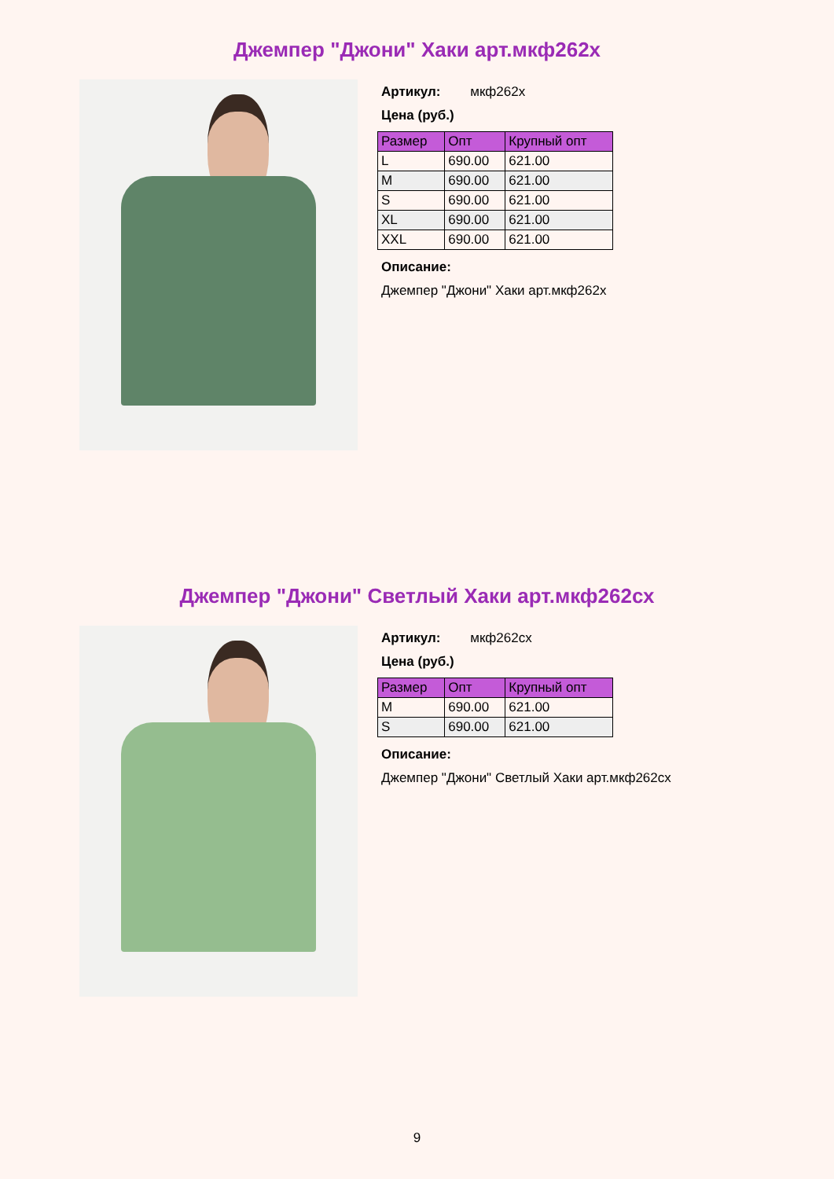Джемпер "Джони" Хаки арт.мкф262х
Артикул: мкф262х
Цена (руб.)
| Размер | Опт | Крупный опт |
| --- | --- | --- |
| L | 690.00 | 621.00 |
| M | 690.00 | 621.00 |
| S | 690.00 | 621.00 |
| XL | 690.00 | 621.00 |
| XXL | 690.00 | 621.00 |
Описание:
Джемпер "Джони" Хаки арт.мкф262х
Джемпер "Джони" Светлый Хаки арт.мкф262сх
Артикул: мкф262сх
Цена (руб.)
| Размер | Опт | Крупный опт |
| --- | --- | --- |
| M | 690.00 | 621.00 |
| S | 690.00 | 621.00 |
Описание:
Джемпер "Джони" Светлый Хаки арт.мкф262сх
9